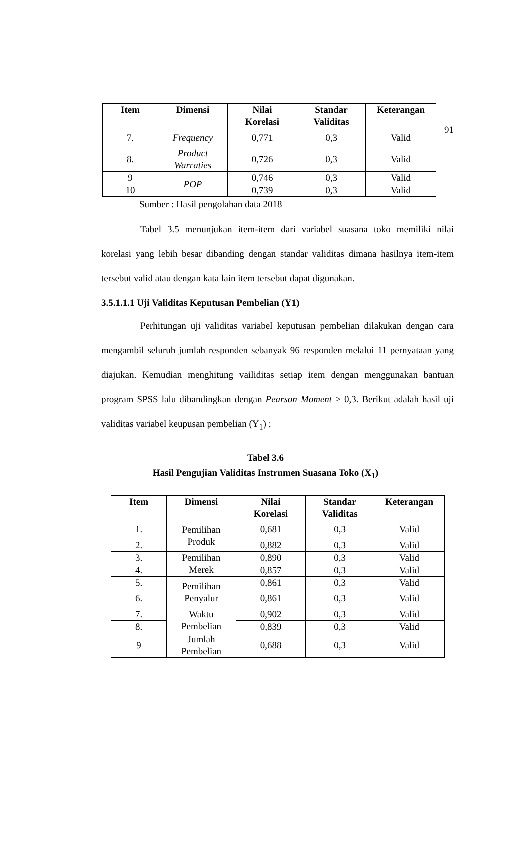91
| Item | Dimensi | Nilai Korelasi | Standar Validitas | Keterangan |
| --- | --- | --- | --- | --- |
| 7. | Frequency | 0,771 | 0,3 | Valid |
| 8. | Product Warraties | 0,726 | 0,3 | Valid |
| 9 | POP | 0,746 | 0,3 | Valid |
| 10 | | 0,739 | 0,3 | Valid |
Sumber : Hasil pengolahan data 2018
Tabel 3.5 menunjukan item-item dari variabel suasana toko memiliki nilai korelasi yang lebih besar dibanding dengan standar validitas dimana hasilnya item-item tersebut valid atau dengan kata lain item tersebut dapat digunakan.
3.5.1.1.1 Uji Validitas Keputusan Pembelian (Y1)
Perhitungan uji validitas variabel keputusan pembelian dilakukan dengan cara mengambil seluruh jumlah responden sebanyak 96 responden melalui 11 pernyataan yang diajukan. Kemudian menghitung vailiditas setiap item dengan menggunakan bantuan program SPSS lalu dibandingkan dengan Pearson Moment > 0,3. Berikut adalah hasil uji validitas variabel keupusan pembelian (Y<sub>1</sub>) :
Tabel 3.6
Hasil Pengujian Validitas Instrumen Suasana Toko (X<sub>1</sub>)
| Item | Dimensi | Nilai Korelasi | Standar Validitas | Keterangan |
| --- | --- | --- | --- | --- |
| 1. | Pemilihan Produk | 0,681 | 0,3 | Valid |
| 2. | | 0,882 | 0,3 | Valid |
| 3. | Pemilihan Merek | 0,890 | 0,3 | Valid |
| 4. | | 0,857 | 0,3 | Valid |
| 5. | Pemilihan Penyalur | 0,861 | 0,3 | Valid |
| 6. | | 0,861 | 0,3 | Valid |
| 7. | Waktu Pembelian | 0,902 | 0,3 | Valid |
| 8. | | 0,839 | 0,3 | Valid |
| 9 | Jumlah Pembelian | 0,688 | 0,3 | Valid |